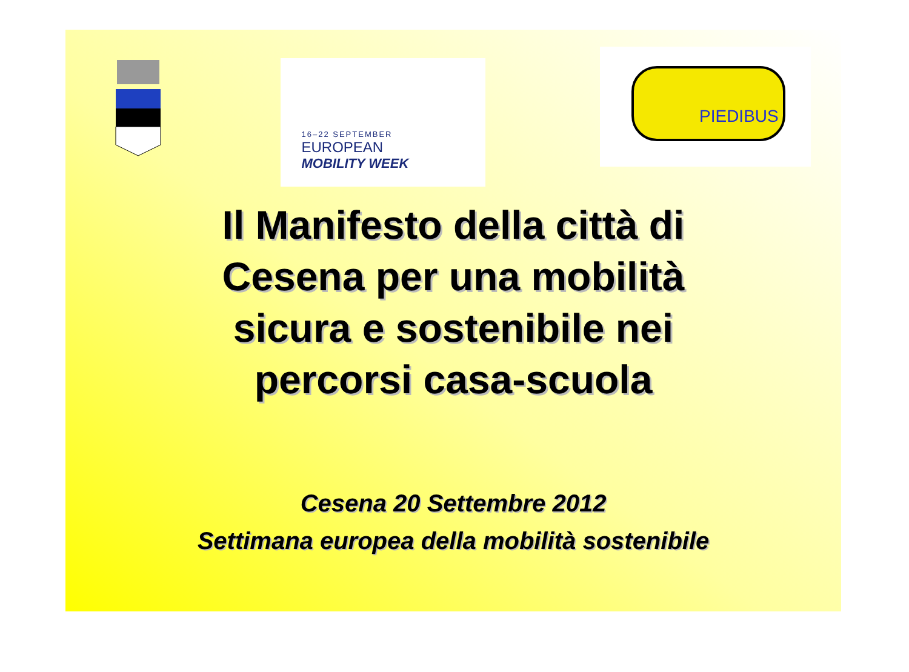16–22 SEPTEMBER
EUROPEAN
MOBILITY WEEK
PIEDIBUS
Il Manifesto della città di
Cesena per una mobilità
sicura e sostenibile nei
percorsi casa-scuola
Cesena 20 Settembre 2012
Settimana europea della mobilità sostenibile